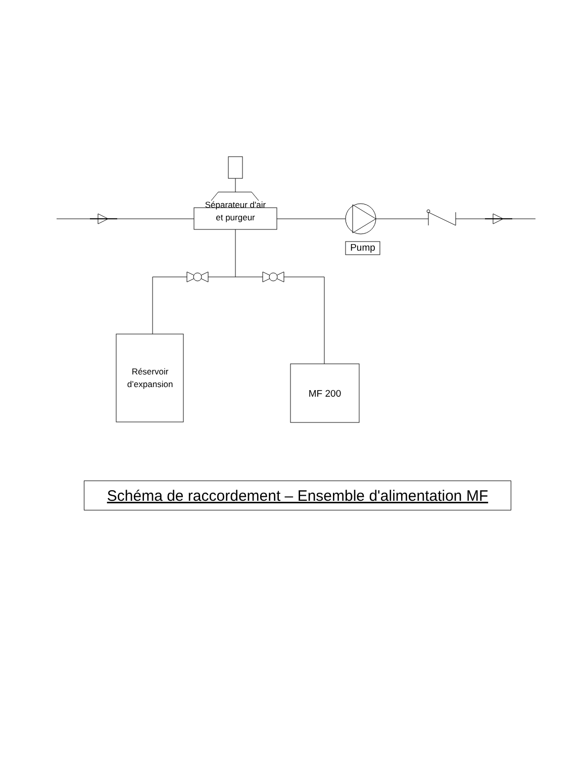Séparateur d'air
et purgeur
Pump
Réservoir
d’expansion
MF 200
Schéma de raccordement – Ensemble d'alimentation MF